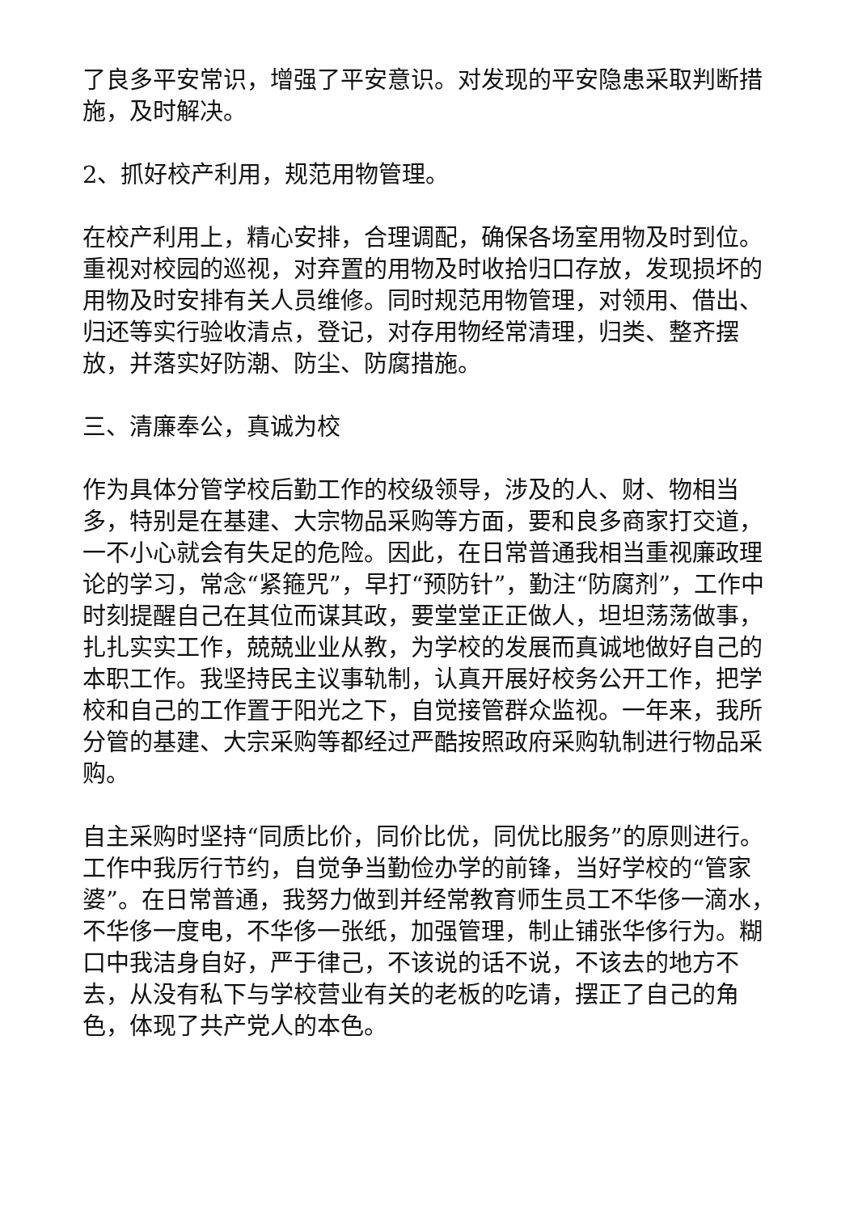了良多平安常识，增强了平安意识。对发现的平安隐患采取判断措施，及时解决。
2、抓好校产利用，规范用物管理。
在校产利用上，精心安排，合理调配，确保各场室用物及时到位。重视对校园的巡视，对弃置的用物及时收拾归口存放，发现损坏的用物及时安排有关人员维修。同时规范用物管理，对领用、借出、归还等实行验收清点，登记，对存用物经常清理，归类、整齐摆放，并落实好防潮、防尘、防腐措施。
三、清廉奉公，真诚为校
作为具体分管学校后勤工作的校级领导，涉及的人、财、物相当多，特别是在基建、大宗物品采购等方面，要和良多商家打交道，一不小心就会有失足的危险。因此，在日常普通我相当重视廉政理论的学习，常念“紧箍咒”，早打“预防针”，勤注“防腐剂”，工作中时刻提醒自己在其位而谋其政，要堂堂正正做人，坦坦荡荡做事，扎扎实实工作，兢兢业业从教，为学校的发展而真诚地做好自己的本职工作。我坚持民主议事轨制，认真开展好校务公开工作，把学校和自己的工作置于阳光之下，自觉接管群众监视。一年来，我所分管的基建、大宗采购等都经过严酷按照政府采购轨制进行物品采购。
自主采购时坚持“同质比价，同价比优，同优比服务”的原则进行。工作中我厉行节约，自觉争当勤俭办学的前锋，当好学校的“管家婆”。在日常普通，我努力做到并经常教育师生员工不华侈一滴水，不华侈一度电，不华侈一张纸，加强管理，制止铺张华侈行为。糊口中我洁身自好，严于律己，不该说的话不说，不该去的地方不去，从没有私下与学校营业有关的老板的吃请，摆正了自己的角色，体现了共产党人的本色。